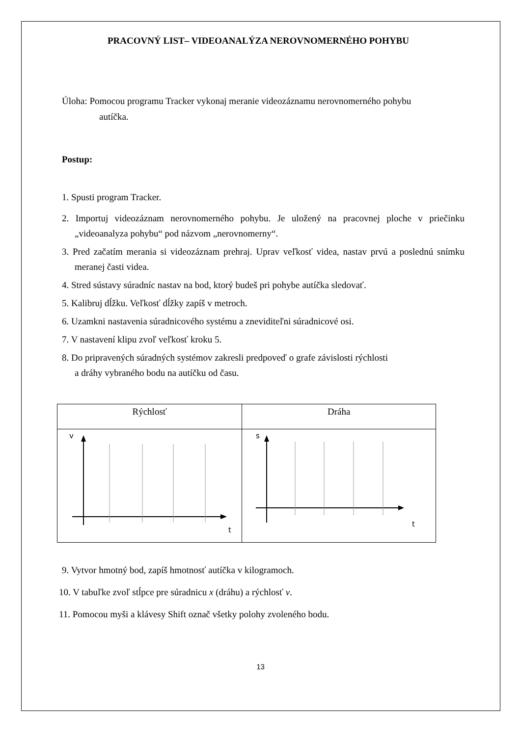PRACOVNÝ LIST– VIDEOANALÝZA NEROVNOMERNÉHO POHYBU
Úloha: Pomocou programu Tracker vykonaj meranie videozáznamu nerovnomerného pohybu
autíčka.
Postup:
1. Spusti program Tracker.
2. Importuj videozáznam nerovnomerného pohybu. Je uložený na pracovnej ploche v priečinku „videoanalyza pohybu“ pod názvom „nerovnomerny“.
3. Pred začatím merania si videozáznam prehraj. Uprav veľkosť videa, nastav prvú a poslednú snímku meranej časti videa.
4. Stred sústavy súradníc nastav na bod, ktorý budeš pri pohybe autíčka sledovať.
5. Kalibruj dĺžku. Veľkosť dĺžky zapíš v metroch.
6. Uzamkni nastavenia súradnicového systému a zneviditeľni súradnicové osi.
7. V nastavení klipu zvoľ veľkosť kroku 5.
8. Do pripravených súradných systémov zakresli predpoveď o grafe závislosti rýchlosti
a dráhy vybraného bodu na autíčku od času.
| Rýchlosť | Dráha |
| v t | s t |
9. Vytvor hmotný bod, zapíš hmotnosť autíčka v kilogramoch.
10. V tabuľke zvoľ stĺpce pre súradnicu x (dráhu) a rýchlosť v.
11. Pomocou myši a klávesy Shift označ všetky polohy zvoleného bodu.
13